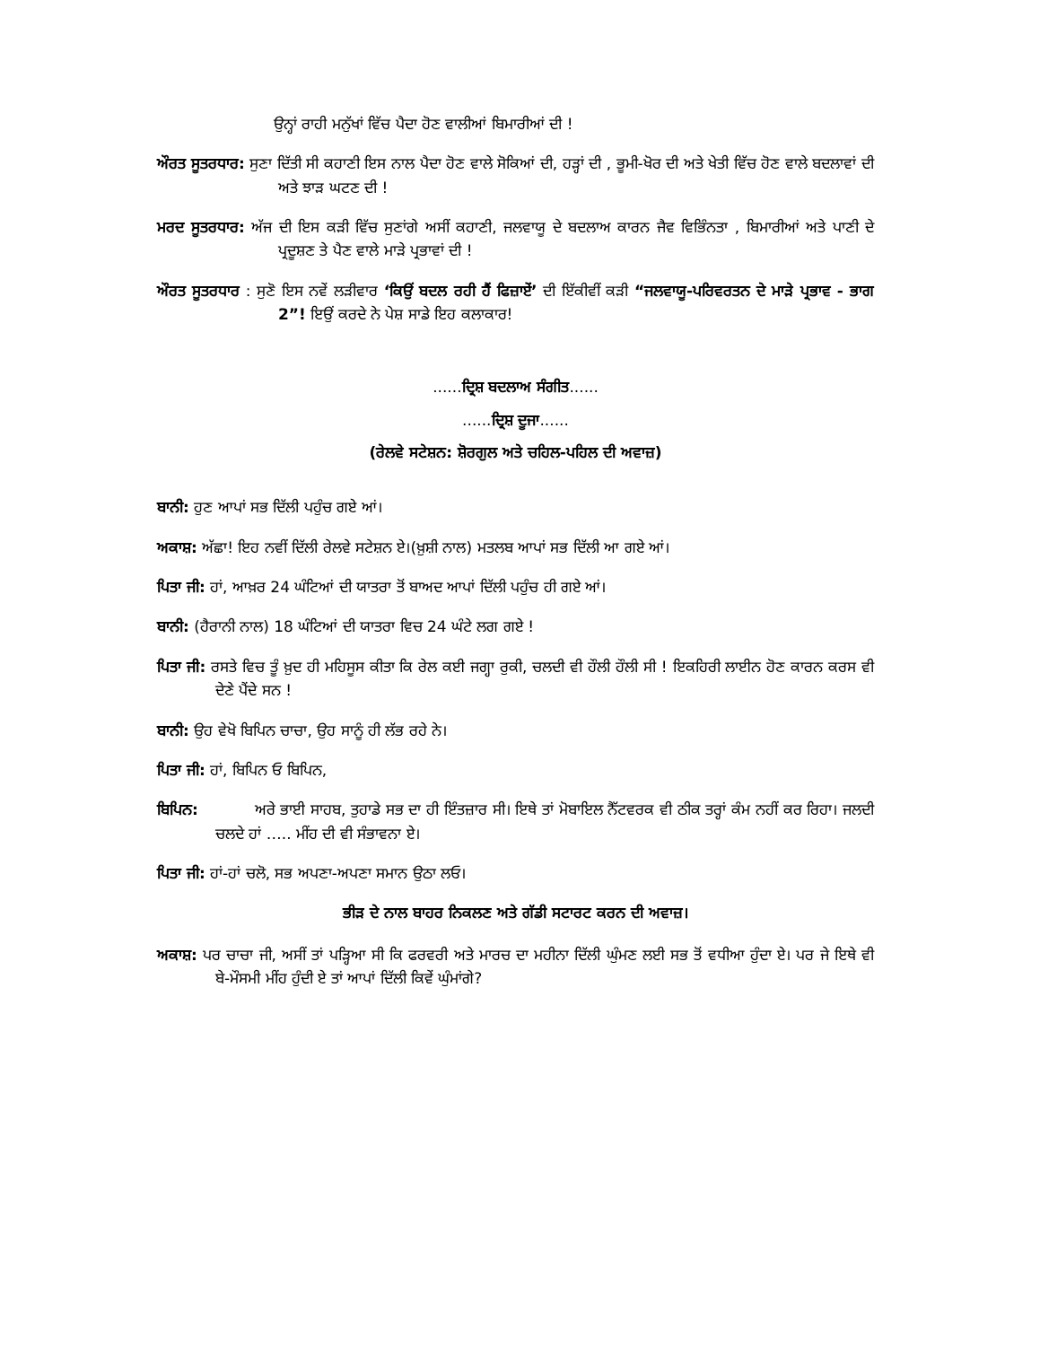ਉਨ੍ਹਾਂ ਰਾਹੀ ਮਨੁੱਖਾਂ ਵਿੱਚ ਪੈਦਾ ਹੋਣ ਵਾਲੀਆਂ ਬਿਮਾਰੀਆਂ ਦੀ !
ਔਰਤ ਸੂਤਰਧਾਰ: ਸੁਣਾ ਦਿੱਤੀ ਸੀ ਕਹਾਣੀ ਇਸ ਨਾਲ ਪੈਦਾ ਹੋਣ ਵਾਲੇ ਸੋਕਿਆਂ ਦੀ, ਹੜ੍ਹਾਂ ਦੀ , ਭੂਮੀ-ਖੋਰ ਦੀ ਅਤੇ ਖੇਤੀ ਵਿੱਚ ਹੋਣ ਵਾਲੇ ਬਦਲਾਵਾਂ ਦੀ ਅਤੇ ਝਾੜ ਘਟਣ ਦੀ !
ਮਰਦ ਸੂਤਰਧਾਰ: ਅੱਜ ਦੀ ਇਸ ਕੜੀ ਵਿੱਚ ਸੁਣਾਂਗੇ ਅਸੀਂ ਕਹਾਣੀ, ਜਲਵਾਯੂ ਦੇ ਬਦਲਾਅ ਕਾਰਨ ਜੈਵ ਵਿਭਿੰਨਤਾ , ਬਿਮਾਰੀਆਂ ਅਤੇ ਪਾਣੀ ਦੇ ਪ੍ਰਦੂਸ਼ਣ ਤੇ ਪੈਣ ਵਾਲੇ ਮਾੜੇ ਪ੍ਰਭਾਵਾਂ ਦੀ !
ਔਰਤ ਸੂਤਰਧਾਰ : ਸੁਣੋ ਇਸ ਨਵੇਂ ਲੜੀਵਾਰ ‘ਕਿਉਂ ਬਦਲ ਰਹੀ ਹੈਂ ਫਿਜ਼ਾਏਂ’ ਦੀ ਇੱਕੀਵੀਂ ਕੜੀ “ਜਲਵਾਯੂ-ਪਰਿਵਰਤਨ ਦੇ ਮਾੜੇ ਪ੍ਰਭਾਵ - ਭਾਗ 2”! ਇਉਂ ਕਰਦੇ ਨੇ ਪੇਸ਼ ਸਾਡੇ ਇਹ ਕਲਾਕਾਰ!
......ਦ੍ਰਿਸ਼ ਬਦਲਾਅ ਸੰਗੀਤ......
......ਦ੍ਰਿਸ਼ ਦੂਜਾ......
(ਰੇਲਵੇ ਸਟੇਸ਼ਨ: ਸ਼ੋਰਗੁਲ ਅਤੇ ਚਹਿਲ-ਪਹਿਲ ਦੀ ਅਵਾਜ਼)
ਬਾਨੀ: ਹੁਣ ਆਪਾਂ ਸਭ ਦਿੱਲੀ ਪਹੁੰਚ ਗਏ ਆਂ।
ਅਕਾਸ਼: ਅੱਛਾ! ਇਹ ਨਵੀਂ ਦਿੱਲੀ ਰੇਲਵੇ ਸਟੇਸ਼ਨ ਏ।(ਖ਼ੁਸ਼ੀ ਨਾਲ) ਮਤਲਬ ਆਪਾਂ ਸਭ ਦਿੱਲੀ ਆ ਗਏ ਆਂ।
ਪਿਤਾ ਜੀ: ਹਾਂ, ਆਖ਼ਰ 24 ਘੰਟਿਆਂ ਦੀ ਯਾਤਰਾ ਤੋਂ ਬਾਅਦ ਆਪਾਂ ਦਿੱਲੀ ਪਹੁੰਚ ਹੀ ਗਏ ਆਂ।
ਬਾਨੀ: (ਹੈਰਾਨੀ ਨਾਲ) 18 ਘੰਟਿਆਂ ਦੀ ਯਾਤਰਾ ਵਿਚ 24 ਘੰਟੇ ਲਗ ਗਏ !
ਪਿਤਾ ਜੀ: ਰਸਤੇ ਵਿਚ ਤੂੰ ਖ਼ੁਦ ਹੀ ਮਹਿਸੂਸ ਕੀਤਾ ਕਿ ਰੇਲ ਕਈ ਜਗ੍ਹਾ ਰੁਕੀ, ਚਲਦੀ ਵੀ ਹੌਲੀ ਹੌਲੀ ਸੀ ! ਇਕਹਿਰੀ ਲਾਈਨ ਹੋਣ ਕਾਰਨ ਕਰਸ ਵੀ ਦੇਣੇ ਪੈਂਦੇ ਸਨ !
ਬਾਨੀ: ਉਹ ਵੇਖੋ ਬਿਪਿਨ ਚਾਚਾ, ਉਹ ਸਾਨੂੰ ਹੀ ਲੱਭ ਰਹੇ ਨੇ।
ਪਿਤਾ ਜੀ: ਹਾਂ, ਬਿਪਿਨ ਓ ਬਿਪਿਨ,
ਬਿਪਿਨ: ਅਰੇ ਭਾਈ ਸਾਹਬ, ਤੁਹਾਡੇ ਸਭ ਦਾ ਹੀ ਇੰਤਜ਼ਾਰ ਸੀ। ਇਥੇ ਤਾਂ ਮੋਬਾਇਲ ਨੈੱਟਵਰਕ ਵੀ ਠੀਕ ਤਰ੍ਹਾਂ ਕੰਮ ਨਹੀਂ ਕਰ ਰਿਹਾ। ਜਲਦੀ ਚਲਦੇ ਹਾਂ ….. ਮੀਂਹ ਦੀ ਵੀ ਸੰਭਾਵਨਾ ਏ।
ਪਿਤਾ ਜੀ: ਹਾਂ-ਹਾਂ ਚਲੋ, ਸਭ ਅਪਣਾ-ਅਪਣਾ ਸਮਾਨ ਉਠਾ ਲਓ।
ਭੀੜ ਦੇ ਨਾਲ ਬਾਹਰ ਨਿਕਲਣ ਅਤੇ ਗੱਡੀ ਸਟਾਰਟ ਕਰਨ ਦੀ ਅਵਾਜ਼।
ਅਕਾਸ਼: ਪਰ ਚਾਚਾ ਜੀ, ਅਸੀਂ ਤਾਂ ਪੜ੍ਹਿਆ ਸੀ ਕਿ ਫਰਵਰੀ ਅਤੇ ਮਾਰਚ ਦਾ ਮਹੀਨਾ ਦਿੱਲੀ ਘੁੰਮਣ ਲਈ ਸਭ ਤੋਂ ਵਧੀਆ ਹੁੰਦਾ ਏ। ਪਰ ਜੇ ਇਥੇ ਵੀ ਬੇ-ਮੌਸਮੀ ਮੀਂਹ ਹੁੰਦੀ ਏ ਤਾਂ ਆਪਾਂ ਦਿੱਲੀ ਕਿਵੇਂ ਘੁੰਮਾਂਗੇ?